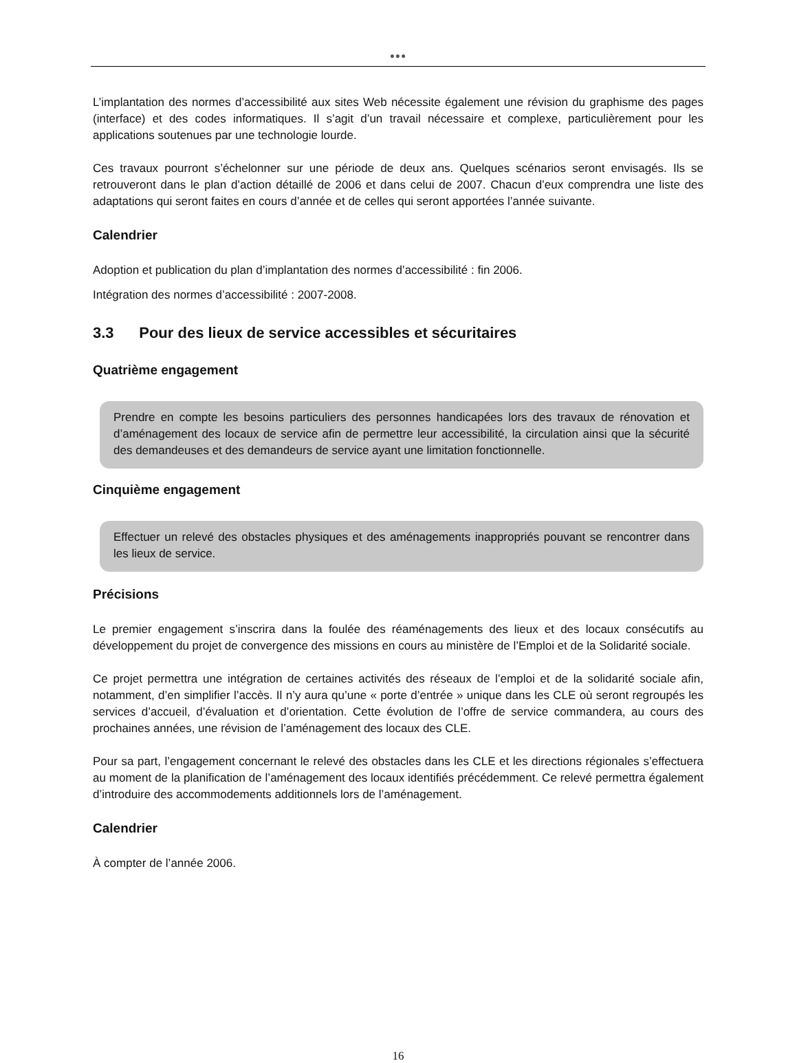●●●
L’implantation des normes d’accessibilité aux sites Web nécessite également une révision du graphisme des pages (interface) et des codes informatiques. Il s’agit d’un travail nécessaire et complexe, particulièrement pour les applications soutenues par une technologie lourde.
Ces travaux pourront s’échelonner sur une période de deux ans. Quelques scénarios seront envisagés. Ils se retrouveront dans le plan d’action détaillé de 2006 et dans celui de 2007. Chacun d’eux comprendra une liste des adaptations qui seront faites en cours d’année et de celles qui seront apportées l’année suivante.
Calendrier
Adoption et publication du plan d’implantation des normes d’accessibilité : fin 2006.
Intégration des normes d’accessibilité : 2007-2008.
3.3 Pour des lieux de service accessibles et sécuritaires
Quatrième engagement
Prendre en compte les besoins particuliers des personnes handicapées lors des travaux de rénovation et d’aménagement des locaux de service afin de permettre leur accessibilité, la circulation ainsi que la sécurité des demandeuses et des demandeurs de service ayant une limitation fonctionnelle.
Cinquième engagement
Effectuer un relevé des obstacles physiques et des aménagements inappropriés pouvant se rencontrer dans les lieux de service.
Précisions
Le premier engagement s’inscrira dans la foulée des réaménagements des lieux et des locaux consécutifs au développement du projet de convergence des missions en cours au ministère de l’Emploi et de la Solidarité sociale.
Ce projet permettra une intégration de certaines activités des réseaux de l’emploi et de la solidarité sociale afin, notamment, d’en simplifier l’accès. Il n’y aura qu’une « porte d’entrée » unique dans les CLE où seront regroupés les services d’accueil, d’évaluation et d’orientation. Cette évolution de l’offre de service commandera, au cours des prochaines années, une révision de l’aménagement des locaux des CLE.
Pour sa part, l’engagement concernant le relevé des obstacles dans les CLE et les directions régionales s’effectuera au moment de la planification de l’aménagement des locaux identifiés précédemment. Ce relevé permettra également d’introduire des accommodements additionnels lors de l’aménagement.
Calendrier
À compter de l’année 2006.
16